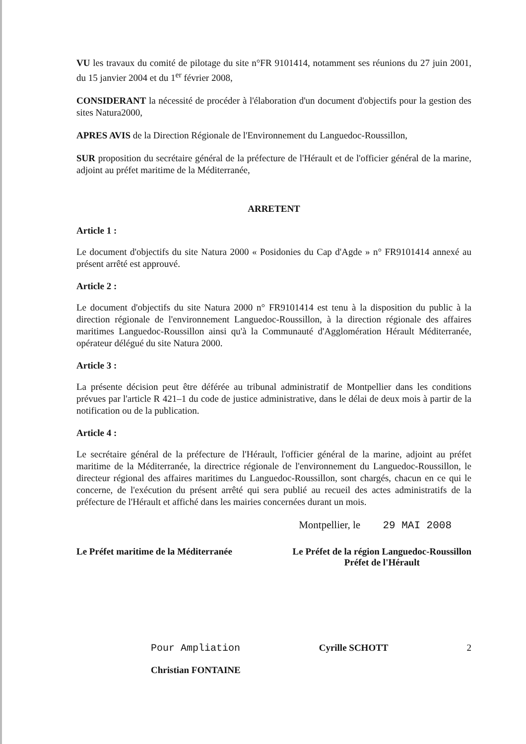VU les travaux du comité de pilotage du site n°FR 9101414, notamment ses réunions du 27 juin 2001, du 15 janvier 2004 et du 1<sup>er</sup> février 2008,
CONSIDERANT la nécessité de procéder à l'élaboration d'un document d'objectifs pour la gestion des sites Natura2000,
APRES AVIS de la Direction Régionale de l'Environnement du Languedoc-Roussillon,
SUR proposition du secrétaire général de la préfecture de l'Hérault et de l'officier général de la marine, adjoint au préfet maritime de la Méditerranée,
ARRETENT
Article 1 :
Le document d'objectifs du site Natura 2000 « Posidonies du Cap d'Agde » n° FR9101414 annexé au présent arrêté est approuvé.
Article 2 :
Le document d'objectifs du site Natura 2000 n° FR9101414 est tenu à la disposition du public à la direction régionale de l'environnement Languedoc-Roussillon, à la direction régionale des affaires maritimes Languedoc-Roussillon ainsi qu'à la Communauté d'Agglomération Hérault Méditerranée, opérateur délégué du site Natura 2000.
Article 3 :
La présente décision peut être déférée au tribunal administratif de Montpellier dans les conditions prévues par l'article R 421–1 du code de justice administrative, dans le délai de deux mois à partir de la notification ou de la publication.
Article 4 :
Le secrétaire général de la préfecture de l'Hérault, l'officier général de la marine, adjoint au préfet maritime de la Méditerranée, la directrice régionale de l'environnement du Languedoc-Roussillon, le directeur régional des affaires maritimes du Languedoc-Roussillon, sont chargés, chacun en ce qui le concerne, de l'exécution du présent arrêté qui sera publié au recueil des actes administratifs de la préfecture de l'Hérault et affiché dans les mairies concernées durant un mois.
Montpellier, le 29 MAI 2008
Le Préfet maritime de la Méditerranée
Le Préfet de la région Languedoc-Roussillon
Préfet de l'Hérault
Pour Ampliation
Christian FONTAINE
Cyrille SCHOTT 2